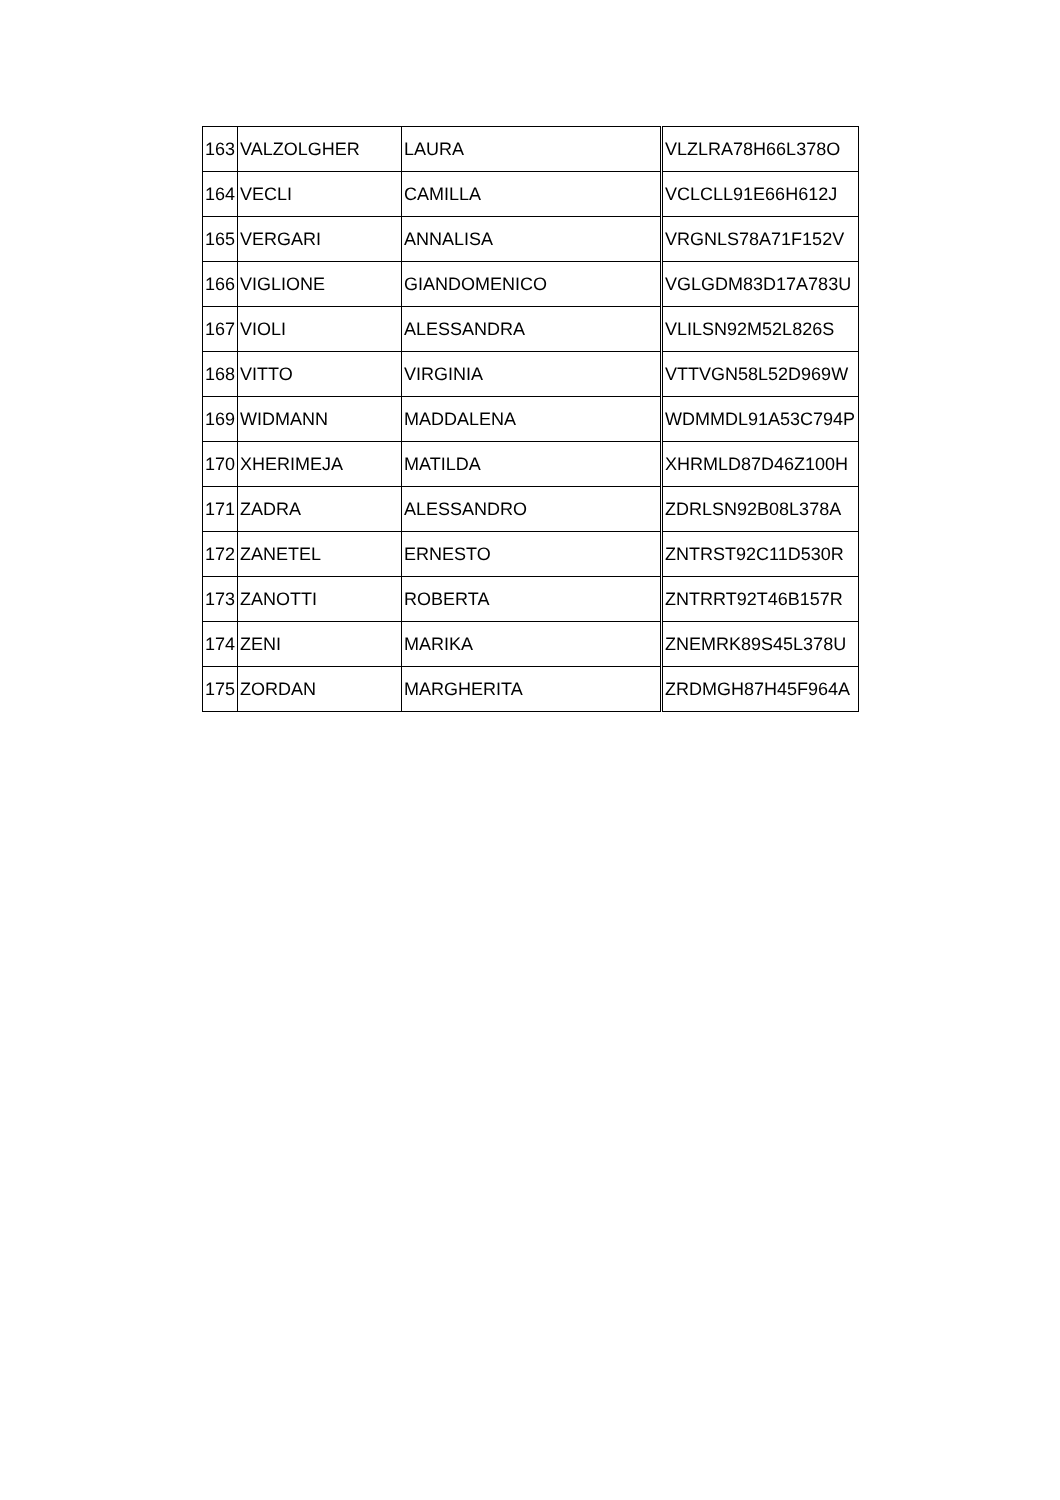| 163 | VALZOLGHER | LAURA | VLZLRA78H66L378O |
| 164 | VECLI | CAMILLA | VCLCLL91E66H612J |
| 165 | VERGARI | ANNALISA | VRGNLS78A71F152V |
| 166 | VIGLIONE | GIANDOMENICO | VGLGDM83D17A783U |
| 167 | VIOLI | ALESSANDRA | VLILSN92M52L826S |
| 168 | VITTO | VIRGINIA | VTTVGN58L52D969W |
| 169 | WIDMANN | MADDALENA | WDMMDL91A53C794P |
| 170 | XHERIMEJA | MATILDA | XHRMLD87D46Z100H |
| 171 | ZADRA | ALESSANDRO | ZDRLSN92B08L378A |
| 172 | ZANETEL | ERNESTO | ZNTRST92C11D530R |
| 173 | ZANOTTI | ROBERTA | ZNTRRT92T46B157R |
| 174 | ZENI | MARIKA | ZNEMRK89S45L378U |
| 175 | ZORDAN | MARGHERITA | ZRDMGH87H45F964A |